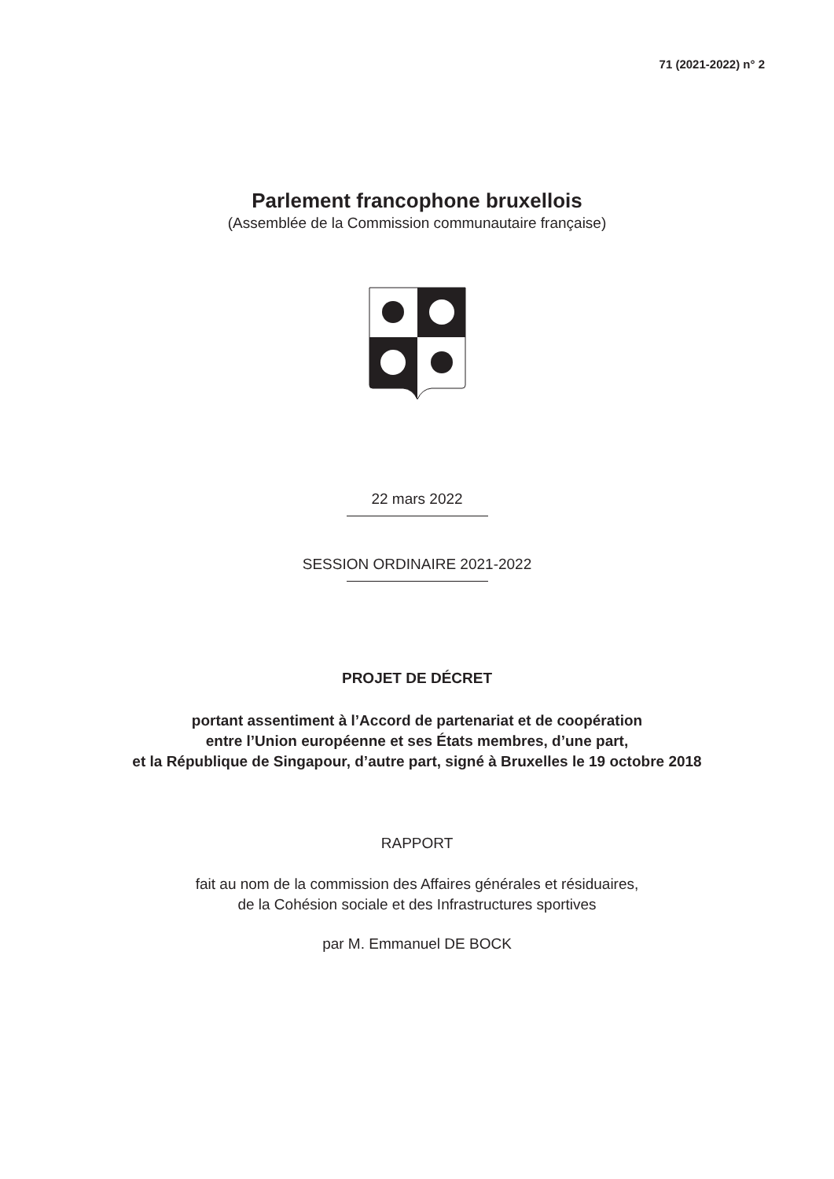71 (2021-2022) n° 2
Parlement francophone bruxellois
(Assemblée de la Commission communautaire française)
22 mars 2022
SESSION ORDINAIRE 2021-2022
PROJET DE DÉCRET
portant assentiment à l’Accord de partenariat et de coopération
entre l’Union européenne et ses États membres, d’une part,
et la République de Singapour, d’autre part, signé à Bruxelles le 19 octobre 2018
RAPPORT
fait au nom de la commission des Affaires générales et résiduaires,
de la Cohésion sociale et des Infrastructures sportives
par M. Emmanuel DE BOCK